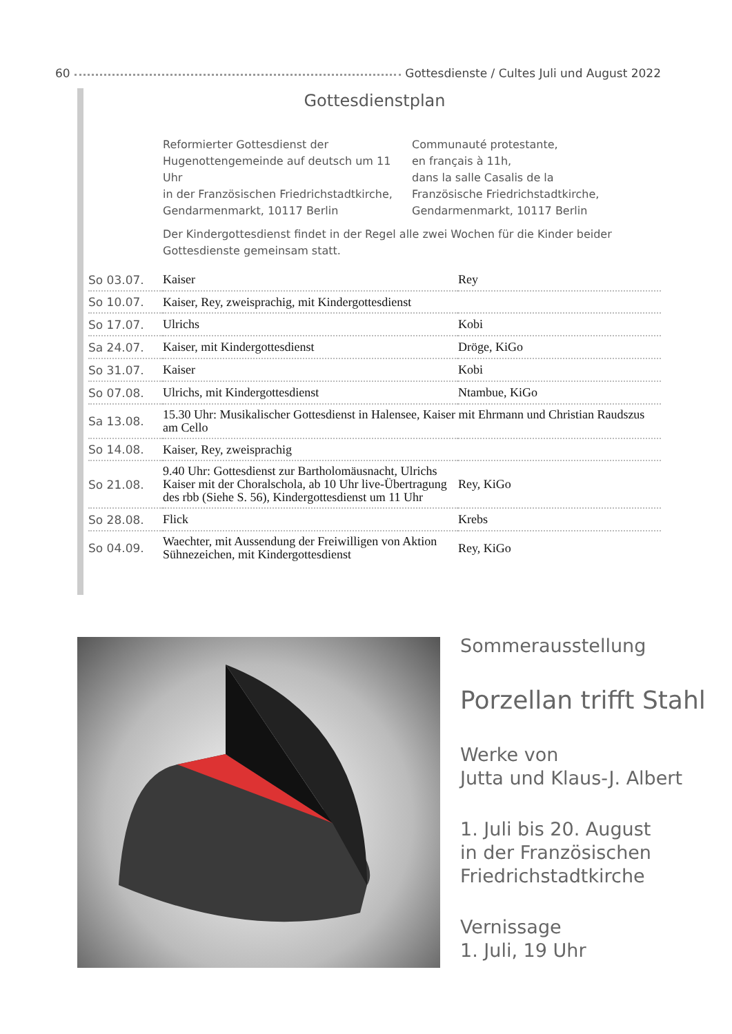60 Gottesdienste / Cultes Juli und August 2022
Gottesdienstplan
Reformierter Gottesdienst der
Hugenottengemeinde auf deutsch um 11 Uhr
in der Französischen Friedrichstadtkirche,
Gendarmenmarkt, 10117 Berlin
Communauté protestante,
en français à 11h,
dans la salle Casalis de la
Französische Friedrichstadtkirche,
Gendarmenmarkt, 10117 Berlin
Der Kindergottesdienst findet in der Regel alle zwei Wochen für die Kinder beider Gottesdienste gemeinsam statt.
| So 03.07. | Kaiser | Rey |
| So 10.07. | Kaiser, Rey, zweisprachig, mit Kindergottesdienst | |
| So 17.07. | Ulrichs | Kobi |
| Sa 24.07. | Kaiser, mit Kindergottesdienst | Dröge, KiGo |
| So 31.07. | Kaiser | Kobi |
| So 07.08. | Ulrichs, mit Kindergottesdienst | Ntambue, KiGo |
| Sa 13.08. | 15.30 Uhr: Musikalischer Gottesdienst in Halensee, Kaiser mit Ehrmann und Christian Raudszus am Cello | |
| So 14.08. | Kaiser, Rey, zweisprachig | |
| So 21.08. | 9.40 Uhr: Gottesdienst zur Bartholomäusnacht, Ulrichs Kaiser mit der Choralschola, ab 10 Uhr live-Übertragung des rbb (Siehe S. 56), Kindergottesdienst um 11 Uhr | Rey, KiGo |
| So 28.08. | Flick | Krebs |
| So 04.09. | Waechter, mit Aussendung der Freiwilligen von Aktion Sühnezeichen, mit Kindergottesdienst | Rey, KiGo |
Sommerausstellung
Porzellan trifft Stahl
Werke von
Jutta und Klaus-J. Albert
1. Juli bis 20. August
in der Französischen
Friedrichstadtkirche
Vernissage
1. Juli, 19 Uhr